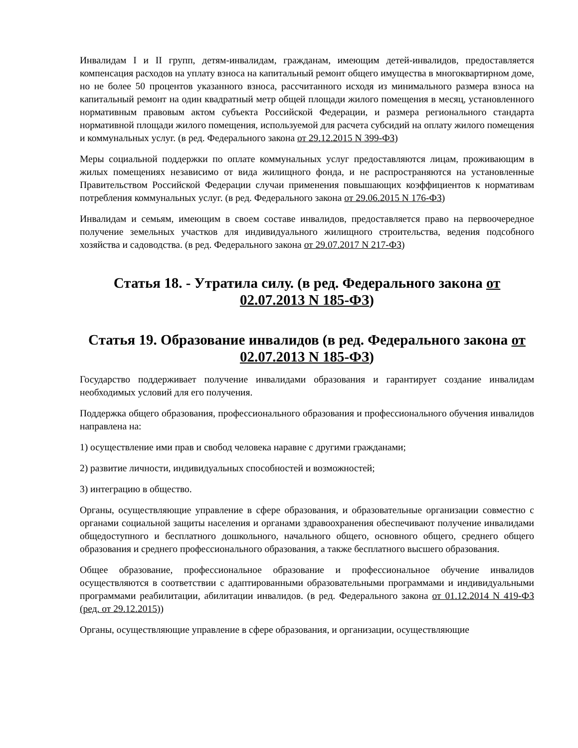Инвалидам I и II групп, детям-инвалидам, гражданам, имеющим детей-инвалидов, предоставляется компенсация расходов на уплату взноса на капитальный ремонт общего имущества в многоквартирном доме, но не более 50 процентов указанного взноса, рассчитанного исходя из минимального размера взноса на капитальный ремонт на один квадратный метр общей площади жилого помещения в месяц, установленного нормативным правовым актом субъекта Российской Федерации, и размера регионального стандарта нормативной площади жилого помещения, используемой для расчета субсидий на оплату жилого помещения и коммунальных услуг. (в ред. Федерального закона от 29.12.2015 N 399-ФЗ)
Меры социальной поддержки по оплате коммунальных услуг предоставляются лицам, проживающим в жилых помещениях независимо от вида жилищного фонда, и не распространяются на установленные Правительством Российской Федерации случаи применения повышающих коэффициентов к нормативам потребления коммунальных услуг. (в ред. Федерального закона от 29.06.2015 N 176-ФЗ)
Инвалидам и семьям, имеющим в своем составе инвалидов, предоставляется право на первоочередное получение земельных участков для индивидуального жилищного строительства, ведения подсобного хозяйства и садоводства. (в ред. Федерального закона от 29.07.2017 N 217-ФЗ)
Статья 18. - Утратила силу. (в ред. Федерального закона от 02.07.2013 N 185-ФЗ)
Статья 19. Образование инвалидов (в ред. Федерального закона от 02.07.2013 N 185-ФЗ)
Государство поддерживает получение инвалидами образования и гарантирует создание инвалидам необходимых условий для его получения.
Поддержка общего образования, профессионального образования и профессионального обучения инвалидов направлена на:
1) осуществление ими прав и свобод человека наравне с другими гражданами;
2) развитие личности, индивидуальных способностей и возможностей;
3) интеграцию в общество.
Органы, осуществляющие управление в сфере образования, и образовательные организации совместно с органами социальной защиты населения и органами здравоохранения обеспечивают получение инвалидами общедоступного и бесплатного дошкольного, начального общего, основного общего, среднего общего образования и среднего профессионального образования, а также бесплатного высшего образования.
Общее образование, профессиональное образование и профессиональное обучение инвалидов осуществляются в соответствии с адаптированными образовательными программами и индивидуальными программами реабилитации, абилитации инвалидов. (в ред. Федерального закона от 01.12.2014 N 419-ФЗ (ред. от 29.12.2015))
Органы, осуществляющие управление в сфере образования, и организации, осуществляющие